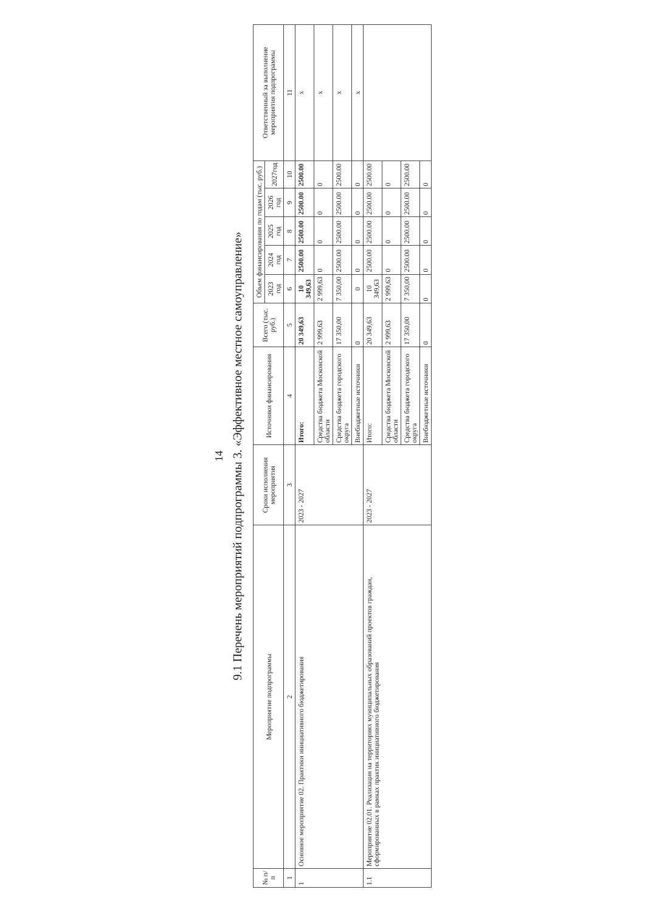14
9.1 Перечень мероприятий подпрограммы 3. «Эффективное местное самоуправление»
| № п/п | Мероприятие подпрограммы | Сроки исполнения мероприятия | Источники финансирования | Всего (тыс. руб.) | Объем финансирования по годам (тыс. руб.) | | | | | Ответственный за выполнение мероприятия подпрограммы |
| --- | --- | --- | --- | --- | --- | --- | --- | --- | --- | --- |
| | | | | | 2023 год | 2024 год | 2025 год | 2026 год | 2027год | |
| 1 | 2 | 3 | 4 | 5 | 6 | 7 | 8 | 9 | 10 | 11 |
| 1 | Основное мероприятие 02. Практики инициативного бюджетирования | 2023 - 2027 | Итого: | 20 349,63 | 10 349,63 | 2500.00 | 2500.00 | 2500.00 | 2500.00 | x |
| | | | Средства бюджета Московской области | 2 999,63 | 2 999,63 | 0 | 0 | 0 | 0 | x |
| | | | Средства бюджета городского округа | 17 350,00 | 7 350,00 | 2500.00 | 2500.00 | 2500.00 | 2500.00 | x |
| | | | Внебюджетные источники | 0 | 0 | 0 | 0 | 0 | 0 | x |
| 1.1 | Мероприятие 02.01. Реализация на территориях муниципальных образований проектов граждан, сформированных в рамках практик инициативного бюджетирования | 2023 - 2027 | Итого: | 20 349,63 | 10 349,63 | 2500.00 | 2500.00 | 2500.00 | 2500.00 | |
| | | | Средства бюджета Московской области | 2 999,63 | 2 999,63 | 0 | 0 | 0 | 0 | |
| | | | Средства бюджета городского округа | 17 350,00 | 7 350,00 | 2500.00 | 2500.00 | 2500.00 | 2500.00 | |
| | | | Внебюджетные источники | 0 | 0 | 0 | 0 | 0 | 0 | |